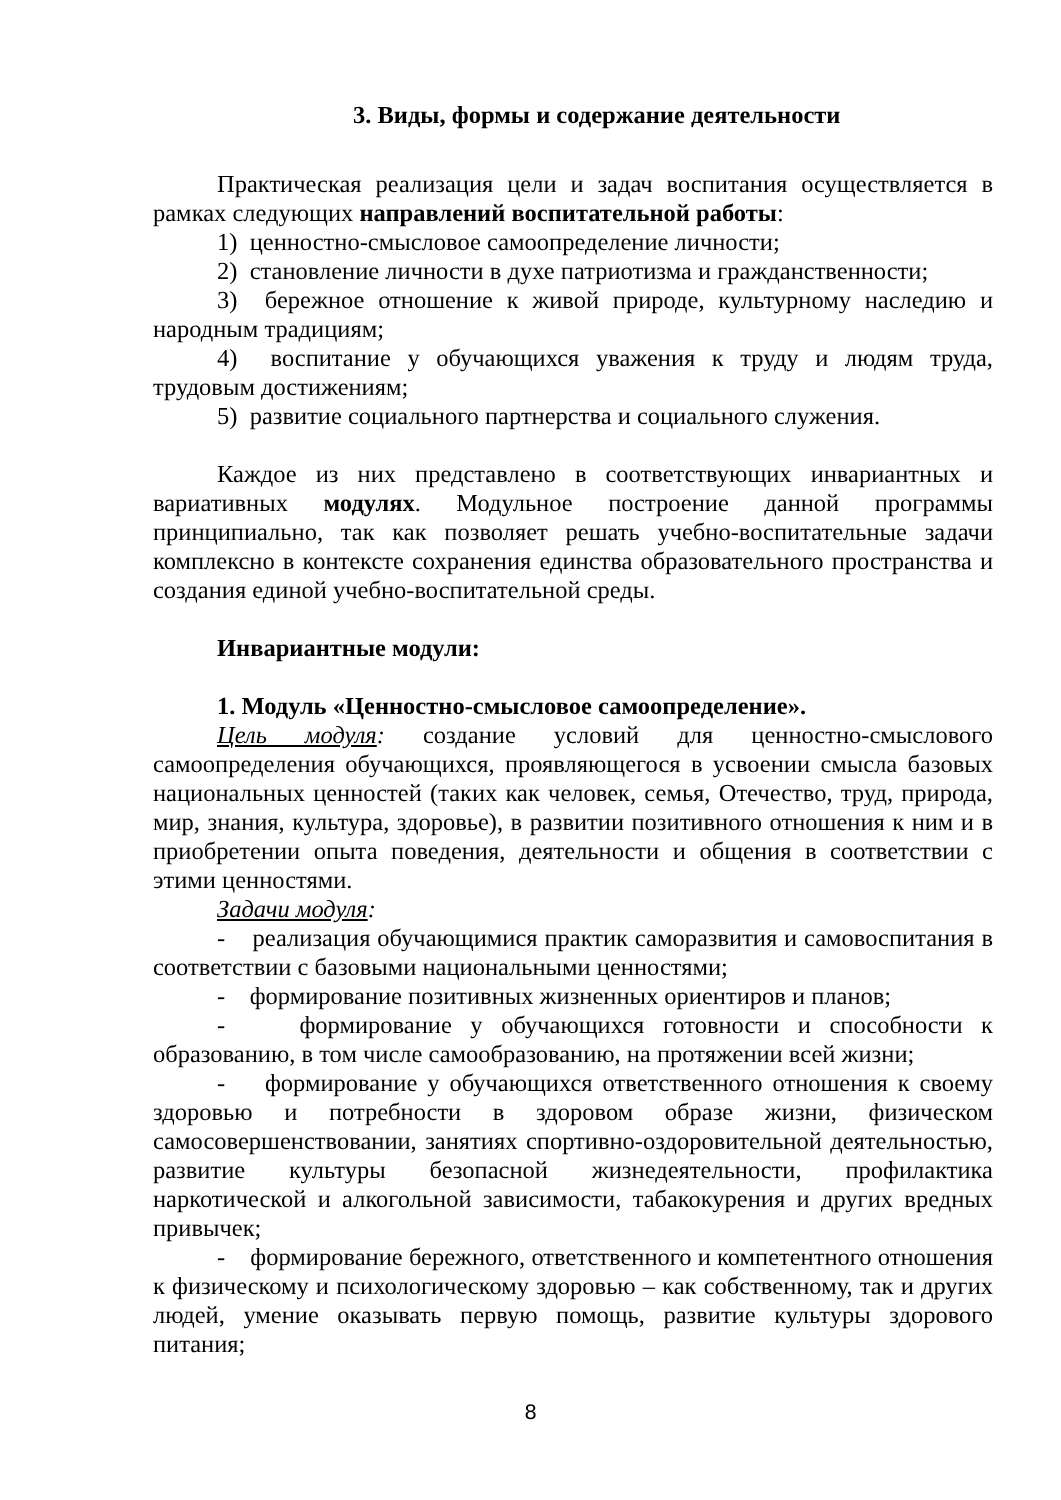3. Виды, формы и содержание деятельности
Практическая реализация цели и задач воспитания осуществляется в рамках следующих направлений воспитательной работы:
1) ценностно-смысловое самоопределение личности;
2) становление личности в духе патриотизма и гражданственности;
3) бережное отношение к живой природе, культурному наследию и народным традициям;
4) воспитание у обучающихся уважения к труду и людям труда, трудовым достижениям;
5) развитие социального партнерства и социального служения.
Каждое из них представлено в соответствующих инвариантных и вариативных модулях. Модульное построение данной программы принципиально, так как позволяет решать учебно-воспитательные задачи комплексно в контексте сохранения единства образовательного пространства и создания единой учебно-воспитательной среды.
Инвариантные модули:
1. Модуль «Ценностно-смысловое самоопределение».
Цель модуля: создание условий для ценностно-смыслового самоопределения обучающихся, проявляющегося в усвоении смысла базовых национальных ценностей (таких как человек, семья, Отечество, труд, природа, мир, знания, культура, здоровье), в развитии позитивного отношения к ним и в приобретении опыта поведения, деятельности и общения в соответствии с этими ценностями.
Задачи модуля:
- реализация обучающимися практик саморазвития и самовоспитания в соответствии с базовыми национальными ценностями;
- формирование позитивных жизненных ориентиров и планов;
- формирование у обучающихся готовности и способности к образованию, в том числе самообразованию, на протяжении всей жизни;
- формирование у обучающихся ответственного отношения к своему здоровью и потребности в здоровом образе жизни, физическом самосовершенствовании, занятиях спортивно-оздоровительной деятельностью, развитие культуры безопасной жизнедеятельности, профилактика наркотической и алкогольной зависимости, табакокурения и других вредных привычек;
- формирование бережного, ответственного и компетентного отношения к физическому и психологическому здоровью – как собственному, так и других людей, умение оказывать первую помощь, развитие культуры здорового питания;
8